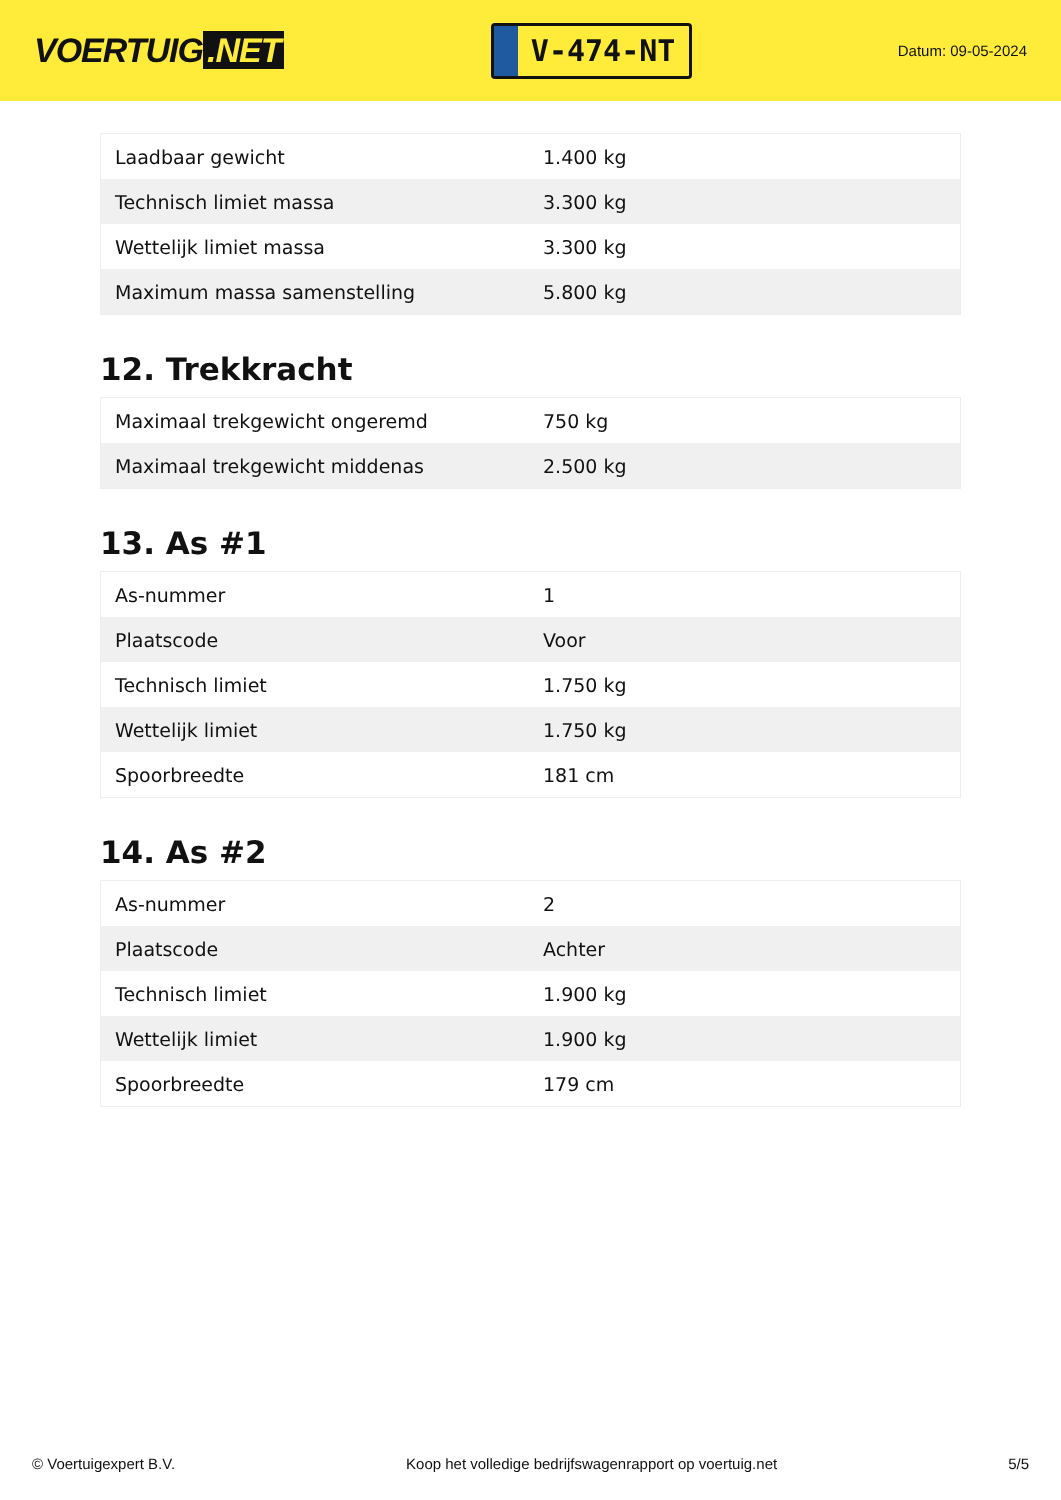VOERTUIG.NET
V-474-NT
Datum: 09-05-2024
| Laadbaar gewicht | 1.400 kg |
| Technisch limiet massa | 3.300 kg |
| Wettelijk limiet massa | 3.300 kg |
| Maximum massa samenstelling | 5.800 kg |
12. Trekkracht
| Maximaal trekgewicht ongeremd | 750 kg |
| Maximaal trekgewicht middenas | 2.500 kg |
13. As #1
| As-nummer | 1 |
| Plaatscode | Voor |
| Technisch limiet | 1.750 kg |
| Wettelijk limiet | 1.750 kg |
| Spoorbreedte | 181 cm |
14. As #2
| As-nummer | 2 |
| Plaatscode | Achter |
| Technisch limiet | 1.900 kg |
| Wettelijk limiet | 1.900 kg |
| Spoorbreedte | 179 cm |
© Voertuigexpert B.V. Koop het volledige bedrijfswagenrapport op voertuig.net 5/5